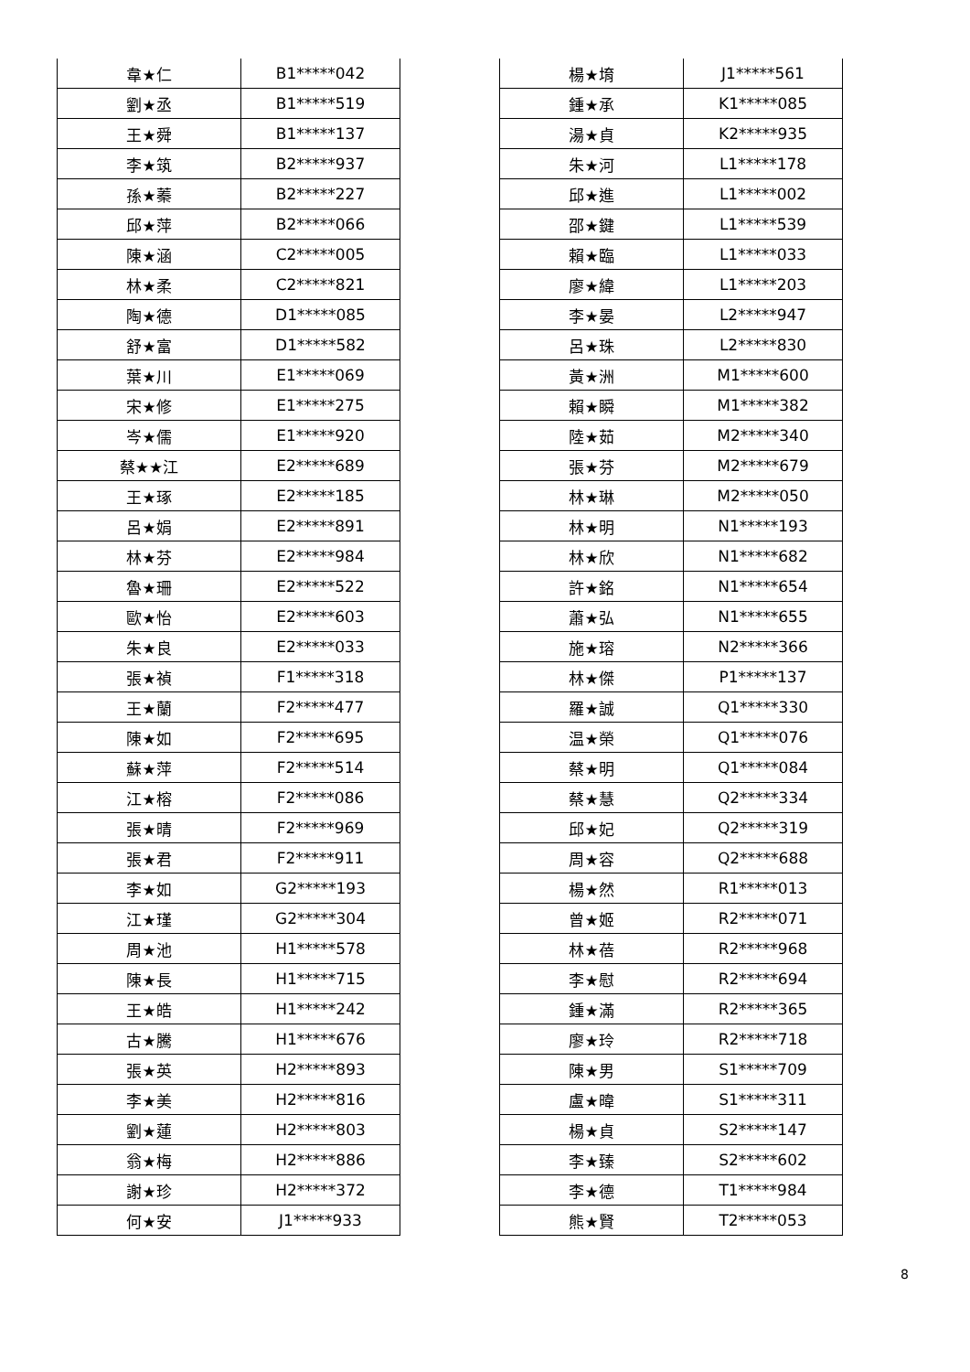| 韋★仁 | B1*****042 |
| 劉★丞 | B1*****519 |
| 王★舜 | B1*****137 |
| 李★筑 | B2*****937 |
| 孫★蓁 | B2*****227 |
| 邱★萍 | B2*****066 |
| 陳★涵 | C2*****005 |
| 林★柔 | C2*****821 |
| 陶★德 | D1*****085 |
| 舒★富 | D1*****582 |
| 葉★川 | E1*****069 |
| 宋★修 | E1*****275 |
| 岑★儒 | E1*****920 |
| 蔡★★江 | E2*****689 |
| 王★琢 | E2*****185 |
| 呂★娟 | E2*****891 |
| 林★芬 | E2*****984 |
| 魯★珊 | E2*****522 |
| 歐★怡 | E2*****603 |
| 朱★良 | E2*****033 |
| 張★禎 | F1*****318 |
| 王★蘭 | F2*****477 |
| 陳★如 | F2*****695 |
| 蘇★萍 | F2*****514 |
| 江★榕 | F2*****086 |
| 張★晴 | F2*****969 |
| 張★君 | F2*****911 |
| 李★如 | G2*****193 |
| 江★瑾 | G2*****304 |
| 周★池 | H1*****578 |
| 陳★長 | H1*****715 |
| 王★皓 | H1*****242 |
| 古★騰 | H1*****676 |
| 張★英 | H2*****893 |
| 李★美 | H2*****816 |
| 劉★蓮 | H2*****803 |
| 翁★梅 | H2*****886 |
| 謝★珍 | H2*****372 |
| 何★安 | J1*****933 |
| 楊★堉 | J1*****561 |
| 鍾★承 | K1*****085 |
| 湯★貞 | K2*****935 |
| 朱★河 | L1*****178 |
| 邱★進 | L1*****002 |
| 邵★鍵 | L1*****539 |
| 賴★臨 | L1*****033 |
| 廖★緯 | L1*****203 |
| 李★晏 | L2*****947 |
| 呂★珠 | L2*****830 |
| 黃★洲 | M1*****600 |
| 賴★瞬 | M1*****382 |
| 陸★茹 | M2*****340 |
| 張★芬 | M2*****679 |
| 林★琳 | M2*****050 |
| 林★明 | N1*****193 |
| 林★欣 | N1*****682 |
| 許★銘 | N1*****654 |
| 蕭★弘 | N1*****655 |
| 施★瑢 | N2*****366 |
| 林★傑 | P1*****137 |
| 羅★誠 | Q1*****330 |
| 温★榮 | Q1*****076 |
| 蔡★明 | Q1*****084 |
| 蔡★慧 | Q2*****334 |
| 邱★妃 | Q2*****319 |
| 周★容 | Q2*****688 |
| 楊★然 | R1*****013 |
| 曾★姬 | R2*****071 |
| 林★蓓 | R2*****968 |
| 李★慰 | R2*****694 |
| 鍾★滿 | R2*****365 |
| 廖★玲 | R2*****718 |
| 陳★男 | S1*****709 |
| 盧★暐 | S1*****311 |
| 楊★貞 | S2*****147 |
| 李★臻 | S2*****602 |
| 李★德 | T1*****984 |
| 熊★賢 | T2*****053 |
8